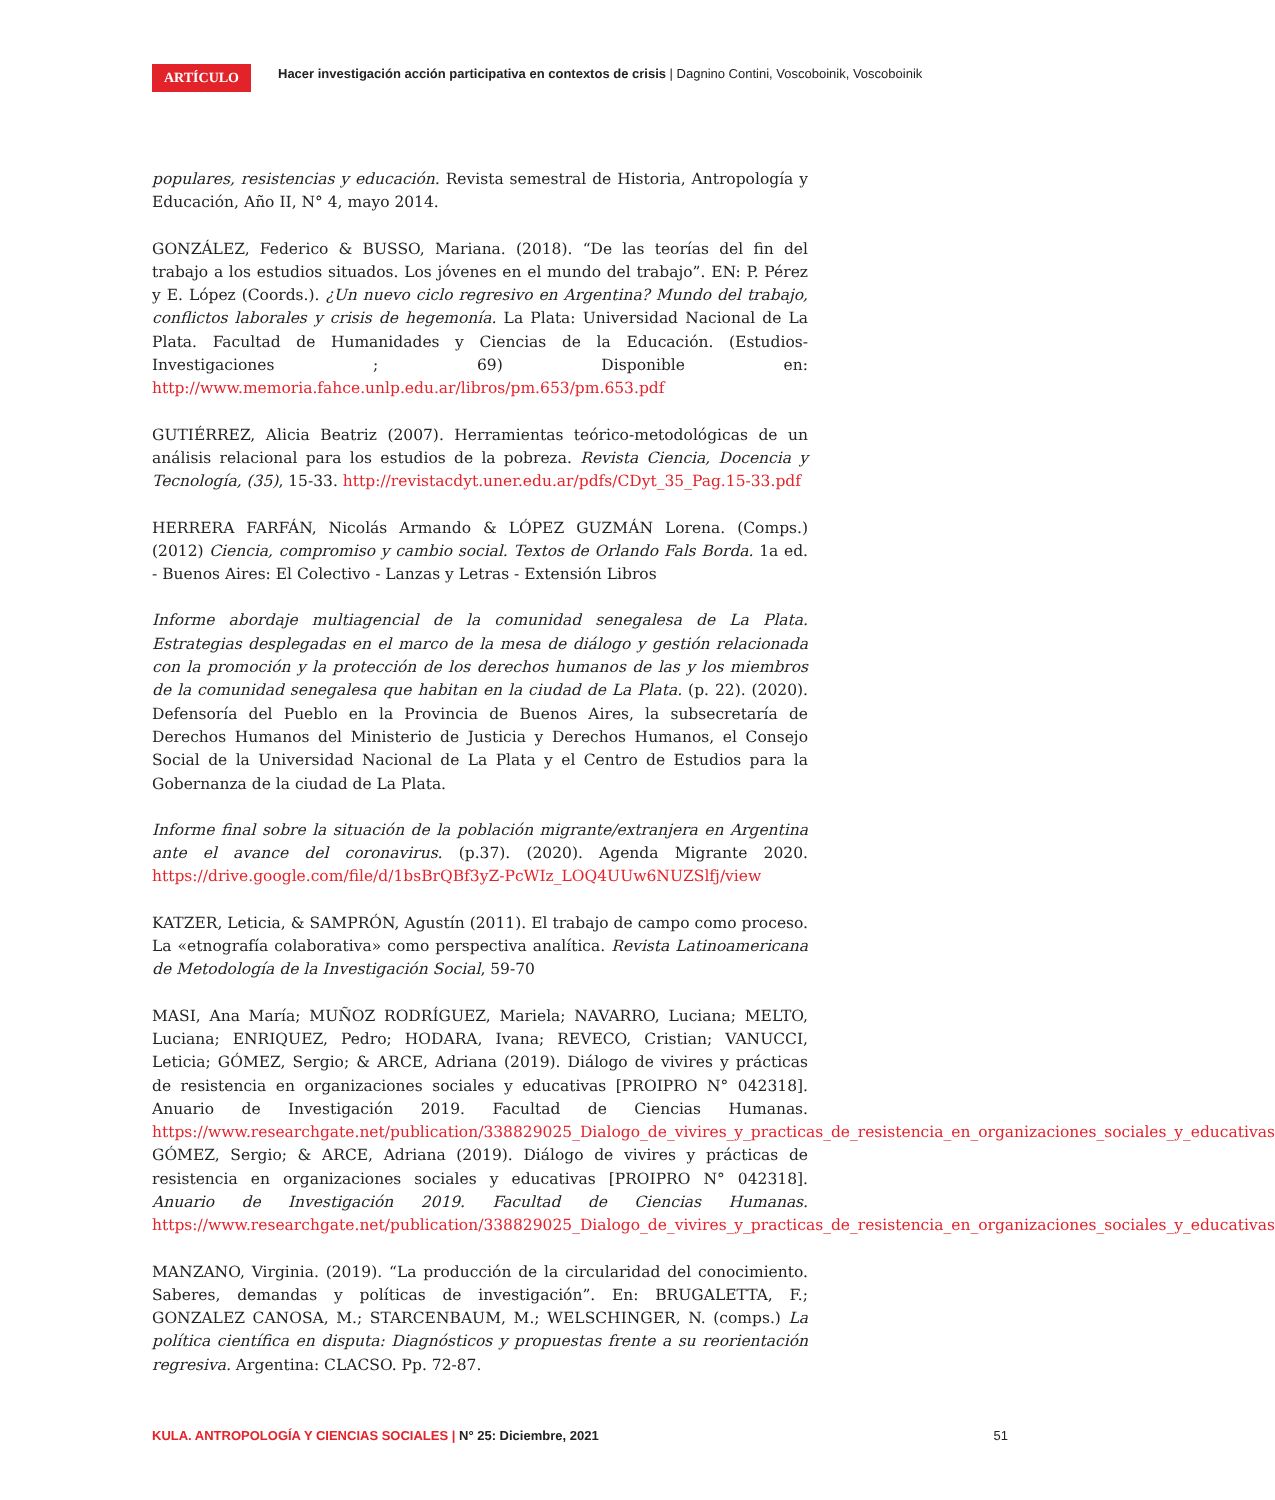ARTÍCULO
Hacer investigación acción participativa en contextos de crisis | Dagnino Contini, Voscoboinik, Voscoboinik
populares, resistencias y educación. Revista semestral de Historia, Antropología y Educación, Año II, N° 4, mayo 2014.
GONZÁLEZ, Federico & BUSSO, Mariana. (2018). “De las teorías del fin del trabajo a los estudios situados. Los jóvenes en el mundo del trabajo”. EN: P. Pérez y E. López (Coords.). ¿Un nuevo ciclo regresivo en Argentina? Mundo del trabajo, conflictos laborales y crisis de hegemonía. La Plata: Universidad Nacional de La Plata. Facultad de Humanidades y Ciencias de la Educación. (Estudios-Investigaciones ; 69) Disponible en: http://www.memoria.fahce.unlp.edu.ar/libros/pm.653/pm.653.pdf
GUTIÉRREZ, Alicia Beatriz (2007). Herramientas teórico-metodológicas de un análisis relacional para los estudios de la pobreza. Revista Ciencia, Docencia y Tecnología, (35), 15-33. http://revistacdyt.uner.edu.ar/pdfs/CDyt_35_Pag.15-33.pdf
HERRERA FARFÁN, Nicolás Armando & LÓPEZ GUZMÁN Lorena. (Comps.) (2012) Ciencia, compromiso y cambio social. Textos de Orlando Fals Borda. 1a ed. - Buenos Aires: El Colectivo - Lanzas y Letras - Extensión Libros
Informe abordaje multiagencial de la comunidad senegalesa de La Plata. Estrategias desplegadas en el marco de la mesa de diálogo y gestión relacionada con la promoción y la protección de los derechos humanos de las y los miembros de la comunidad senegalesa que habitan en la ciudad de La Plata. (p. 22). (2020). Defensoría del Pueblo en la Provincia de Buenos Aires, la subsecretaría de Derechos Humanos del Ministerio de Justicia y Derechos Humanos, el Consejo Social de la Universidad Nacional de La Plata y el Centro de Estudios para la Gobernanza de la ciudad de La Plata.
Informe final sobre la situación de la población migrante/extranjera en Argentina ante el avance del coronavirus. (p.37). (2020). Agenda Migrante 2020. https://drive.google.com/file/d/1bsBrQBf3yZ-PcWIz_LOQ4UUw6NUZSlfj/view
KATZER, Leticia, & SAMPRÓN, Agustín (2011). El trabajo de campo como proceso. La «etnografía colaborativa» como perspectiva analítica. Revista Latinoamericana de Metodología de la Investigación Social, 59-70
MASI, Ana María; MUÑOZ RODRÍGUEZ, Mariela; NAVARRO, Luciana; MELTO, Luciana; ENRIQUEZ, Pedro; HODARA, Ivana; REVECO, Cristian; VANUCCI, Leticia; GÓMEZ, Sergio; & ARCE, Adriana (2019). Diálogo de vivires y prácticas de resistencia en organizaciones sociales y educativas [PROIPRO N° 042318]. Anuario de Investigación 2019. Facultad de Ciencias Humanas. https://www.researchgate.net/publication/338829025_Dialogo_de_vivires_y_practicas_de_resistencia_en_organizaciones_sociales_y_educativas GÓMEZ, Sergio; & ARCE, Adriana (2019). Diálogo de vivires y prácticas de resistencia en organizaciones sociales y educativas [PROIPRO N° 042318]. Anuario de Investigación 2019. Facultad de Ciencias Humanas. https://www.researchgate.net/publication/338829025_Dialogo_de_vivires_y_practicas_de_resistencia_en_organizaciones_sociales_y_educativas
MANZANO, Virginia. (2019). “La producción de la circularidad del conocimiento. Saberes, demandas y políticas de investigación”. En: BRUGALETTA, F.; GONZALEZ CANOSA, M.; STARCENBAUM, M.; WELSCHINGER, N. (comps.) La política científica en disputa: Diagnósticos y propuestas frente a su reorientación regresiva. Argentina: CLACSO. Pp. 72-87.
KULA. ANTROPOLOGÍA Y CIENCIAS SOCIALES | N° 25: Diciembre, 2021 51